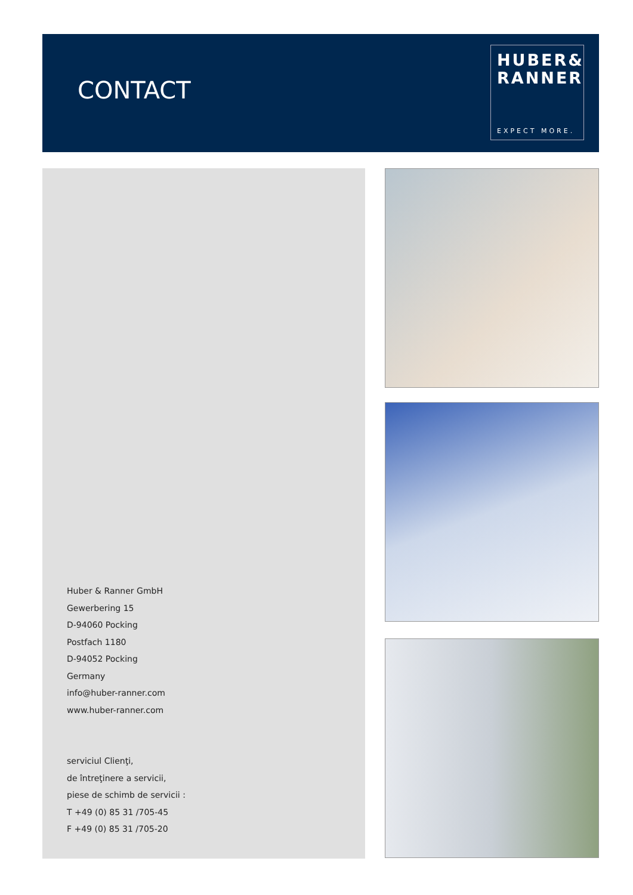CONTACT
HUBER&
RANNER
EXPECT MORE.
Huber & Ranner GmbH
Gewerbering 15
D-94060 Pocking
Postfach 1180
D-94052 Pocking
Germany
info@huber-ranner.com
www.huber-ranner.com
serviciul Clienţi,
de întreţinere a servicii,
piese de schimb de servicii :
T +49 (0) 85 31 /705-45
F +49 (0) 85 31 /705-20